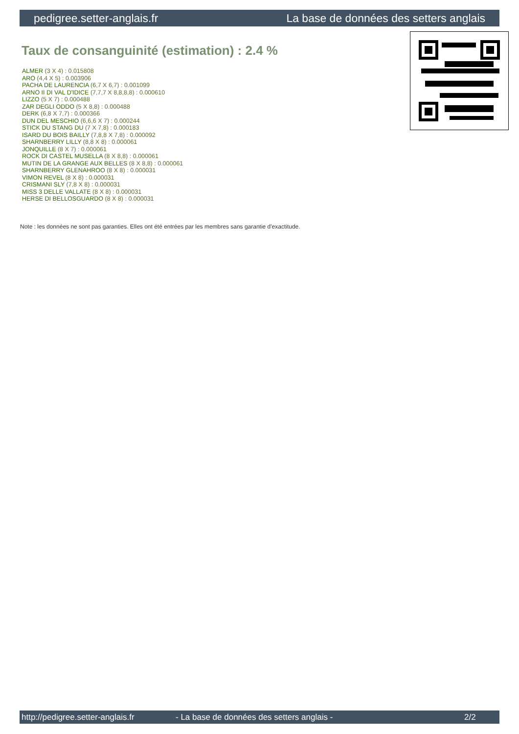pedigree.setter-anglais.fr La base de données des setters anglais
Taux de consanguinité (estimation) : 2.4 %
ALMER (3 X 4) : 0.015808
ARO (4,4 X 5) : 0.003906
PACHA DE LAURENCIA (6,7 X 6,7) : 0.001099
ARNO II DI VAL D'IDICE (7,7,7 X 8,8,8,8) : 0.000610
LIZZO (5 X 7) : 0.000488
ZAR DEGLI ODDO (5 X 8,8) : 0.000488
DERK (6,8 X 7,7) : 0.000366
DUN DEL MESCHIO (6,6,6 X 7) : 0.000244
STICK DU STANG DU (7 X 7,8) : 0.000183
ISARD DU BOIS BAILLY (7,8,8 X 7,8) : 0.000092
SHARNBERRY LILLY (8,8 X 8) : 0.000061
JONQUILLE (8 X 7) : 0.000061
ROCK DI CASTEL MUSELLA (8 X 8,8) : 0.000061
MUTIN DE LA GRANGE AUX BELLES (8 X 8,8) : 0.000061
SHARNBERRY GLENAHROO (8 X 8) : 0.000031
VIMON REVEL (8 X 8) : 0.000031
CRISMANI SLY (7,8 X 8) : 0.000031
MISS 3 DELLE VALLATE (8 X 8) : 0.000031
HERSE DI BELLOSGUARDO (8 X 8) : 0.000031
Note : les données ne sont pas garanties. Elles ont été entrées par les membres sans garantie d'exactitude.
http://pedigree.setter-anglais.fr - La base de données des setters anglais - 2/2